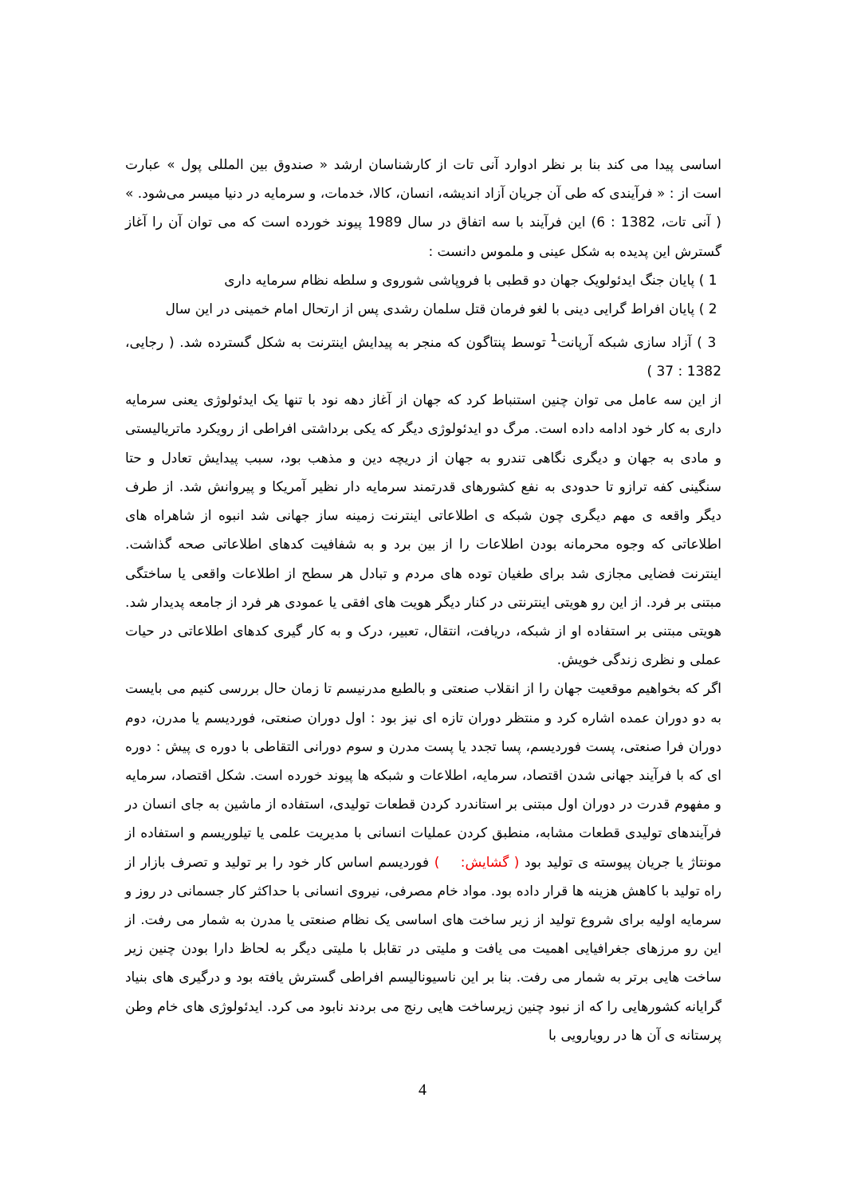اساسی پیدا می کند بنا بر نظر ادوارد آنی تات از کارشناسان ارشد « صندوق بین المللی پول » عبارت است از : « فرآیندی که طی آن جریان آزاد اندیشه، انسان، کالا، خدمات، و سرمایه در دنیا میسر می‌شود. » ( آنی تات، 1382 : 6) این فرآیند با سه اتفاق در سال 1989 پیوند خورده است که می توان آن را آغاز گسترش این پدیده به شکل عینی و ملموس دانست :
1 ) پایان جنگ ایدئولویک جهان دو قطبی با فروپاشی شوروی و سلطه نظام سرمایه داری
2 ) پایان افراط گرایی دینی با لغو فرمان قتل سلمان رشدی پس از ارتحال امام خمینی در این سال
3 ) آزاد سازی شبکه آرپانت<sup>1</sup> توسط پنتاگون که منجر به پیدایش اینترنت به شکل گسترده شد. ( رجایی، 1382 : 37 )
از این سه عامل می توان چنین استنباط کرد که جهان از آغاز دهه نود با تنها یک ایدئولوژی یعنی سرمایه داری به کار خود ادامه داده است. مرگ دو ایدئولوژی دیگر که یکی برداشتی افراطی از رویکرد ماتریالیستی و مادی به جهان و دیگری نگاهی تندرو به جهان از دریچه دین و مذهب بود، سبب پیدایش تعادل و حتا سنگینی کفه ترازو تا حدودی به نفع کشورهای قدرتمند سرمایه دار نظیر آمریکا و پیروانش شد. از طرف دیگر واقعه ی مهم دیگری چون شبکه ی اطلاعاتی اینترنت زمینه ساز جهانی شد انبوه از شاهراه های اطلاعاتی که وجوه محرمانه بودن اطلاعات را از بین برد و به شفافیت کدهای اطلاعاتی صحه گذاشت. اینترنت فضایی مجازی شد برای طغیان توده های مردم و تبادل هر سطح از اطلاعات واقعی یا ساختگی مبتنی بر فرد. از این رو هویتی اینترنتی در کنار دیگر هویت های افقی یا عمودی هر فرد از جامعه پدیدار شد. هویتی مبتنی بر استفاده او از شبکه، دریافت، انتقال، تعبیر، درک و به کار گیری کدهای اطلاعاتی در حیات عملی و نظری زندگی خویش.
اگر که بخواهیم موقعیت جهان را از انقلاب صنعتی و بالطبع مدرنیسم تا زمان حال بررسی کنیم می بایست به دو دوران عمده اشاره کرد و منتظر دوران تازه ای نیز بود : اول دوران صنعتی، فوردیسم یا مدرن، دوم دوران فرا صنعتی، پست فوردیسم، پسا تجدد یا پست مدرن و سوم دورانی التقاطی با دوره ی پیش : دوره ای که با فرآیند جهانی شدن اقتصاد، سرمایه، اطلاعات و شبکه ها پیوند خورده است. شکل اقتصاد، سرمایه و مفهوم قدرت در دوران اول مبتنی بر استاندرد کردن قطعات تولیدی، استفاده از ماشین به جای انسان در فرآیندهای تولیدی قطعات مشابه، منطبق کردن عملیات انسانی با مدیریت علمی یا تیلوریسم و استفاده از مونتاژ یا جریان پیوسته ی تولید بود ( گشایش: ) فوردیسم اساس کار خود را بر تولید و تصرف بازار از راه تولید با کاهش هزینه ها قرار داده بود. مواد خام مصرفی، نیروی انسانی با حداکثر کار جسمانی در روز و سرمایه اولیه برای شروع تولید از زیر ساخت های اساسی یک نظام صنعتی یا مدرن به شمار می رفت. از این رو مرزهای جغرافیایی اهمیت می یافت و ملیتی در تقابل با ملیتی دیگر به لحاظ دارا بودن چنین زیر ساخت هایی برتر به شمار می رفت. بنا بر این ناسیونالیسم افراطی گسترش یافته بود و درگیری های بنیاد گرایانه کشورهایی را که از نبود چنین زیرساخت هایی رنج می بردند نابود می کرد. ایدئولوژی های خام وطن پرستانه ی آن ها در رویارویی با
4